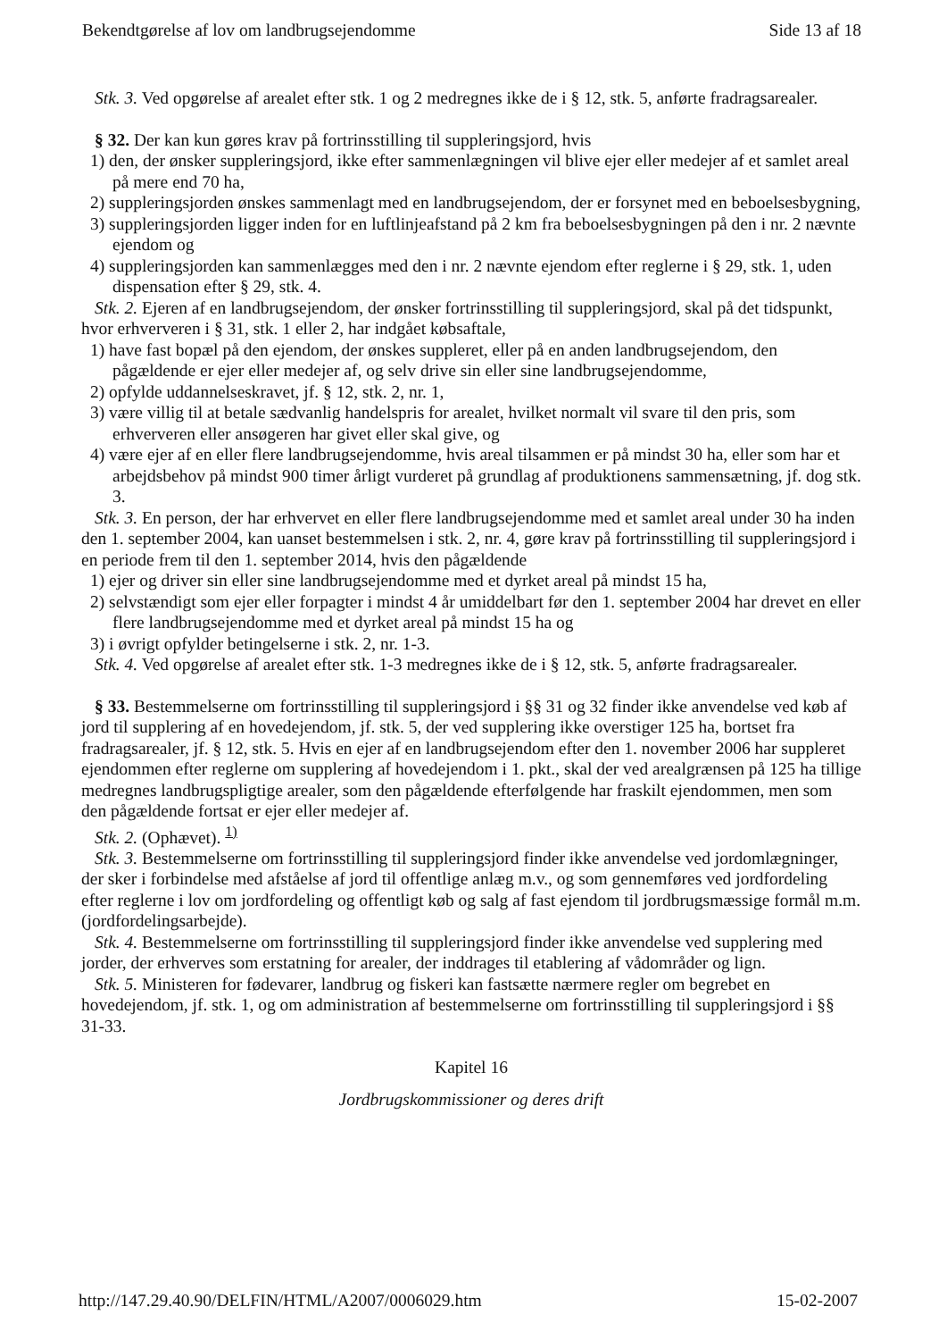Bekendtgørelse af lov om landbrugsejendomme Side 13 af 18
Stk. 3. Ved opgørelse af arealet efter stk. 1 og 2 medregnes ikke de i § 12, stk. 5, anførte fradragsarealer.
§ 32. Der kan kun gøres krav på fortrinsstilling til suppleringsjord, hvis
1) den, der ønsker suppleringsjord, ikke efter sammenlægningen vil blive ejer eller medejer af et samlet areal på mere end 70 ha,
2) suppleringsjorden ønskes sammenlagt med en landbrugsejendom, der er forsynet med en beboelsesbygning,
3) suppleringsjorden ligger inden for en luftlinjeafstand på 2 km fra beboelsesbygningen på den i nr. 2 nævnte ejendom og
4) suppleringsjorden kan sammenlægges med den i nr. 2 nævnte ejendom efter reglerne i § 29, stk. 1, uden dispensation efter § 29, stk. 4.
Stk. 2. Ejeren af en landbrugsejendom, der ønsker fortrinsstilling til suppleringsjord, skal på det tidspunkt, hvor erhververen i § 31, stk. 1 eller 2, har indgået købsaftale,
1) have fast bopæl på den ejendom, der ønskes suppleret, eller på en anden landbrugsejendom, den pågældende er ejer eller medejer af, og selv drive sin eller sine landbrugsejendomme,
2) opfylde uddannelseskravet, jf. § 12, stk. 2, nr. 1,
3) være villig til at betale sædvanlig handelspris for arealet, hvilket normalt vil svare til den pris, som erhververen eller ansøgeren har givet eller skal give, og
4) være ejer af en eller flere landbrugsejendomme, hvis areal tilsammen er på mindst 30 ha, eller som har et arbejdsbehov på mindst 900 timer årligt vurderet på grundlag af produktionens sammensætning, jf. dog stk. 3.
Stk. 3. En person, der har erhvervet en eller flere landbrugsejendomme med et samlet areal under 30 ha inden den 1. september 2004, kan uanset bestemmelsen i stk. 2, nr. 4, gøre krav på fortrinsstilling til suppleringsjord i en periode frem til den 1. september 2014, hvis den pågældende
1) ejer og driver sin eller sine landbrugsejendomme med et dyrket areal på mindst 15 ha,
2) selvstændigt som ejer eller forpagter i mindst 4 år umiddelbart før den 1. september 2004 har drevet en eller flere landbrugsejendomme med et dyrket areal på mindst 15 ha og
3) i øvrigt opfylder betingelserne i stk. 2, nr. 1-3.
Stk. 4. Ved opgørelse af arealet efter stk. 1-3 medregnes ikke de i § 12, stk. 5, anførte fradragsarealer.
§ 33. Bestemmelserne om fortrinsstilling til suppleringsjord i §§ 31 og 32 finder ikke anvendelse ved køb af jord til supplering af en hovedejendom, jf. stk. 5, der ved supplering ikke overstiger 125 ha, bortset fra fradragsarealer, jf. § 12, stk. 5. Hvis en ejer af en landbrugsejendom efter den 1. november 2006 har suppleret ejendommen efter reglerne om supplering af hovedejendom i 1. pkt., skal der ved arealgrænsen på 125 ha tillige medregnes landbrugspligtige arealer, som den pågældende efterfølgende har fraskilt ejendommen, men som den pågældende fortsat er ejer eller medejer af.
Stk. 2. (Ophævet). <sup>1)</sup>
Stk. 3. Bestemmelserne om fortrinsstilling til suppleringsjord finder ikke anvendelse ved jordomlægninger, der sker i forbindelse med afståelse af jord til offentlige anlæg m.v., og som gennemføres ved jordfordeling efter reglerne i lov om jordfordeling og offentligt køb og salg af fast ejendom til jordbrugsmæssige formål m.m. (jordfordelingsarbejde).
Stk. 4. Bestemmelserne om fortrinsstilling til suppleringsjord finder ikke anvendelse ved supplering med jorder, der erhverves som erstatning for arealer, der inddrages til etablering af vådområder og lign.
Stk. 5. Ministeren for fødevarer, landbrug og fiskeri kan fastsætte nærmere regler om begrebet en hovedejendom, jf. stk. 1, og om administration af bestemmelserne om fortrinsstilling til suppleringsjord i §§ 31-33.
Kapitel 16
Jordbrugskommissioner og deres drift
http://147.29.40.90/DELFIN/HTML/A2007/0006029.htm 15-02-2007